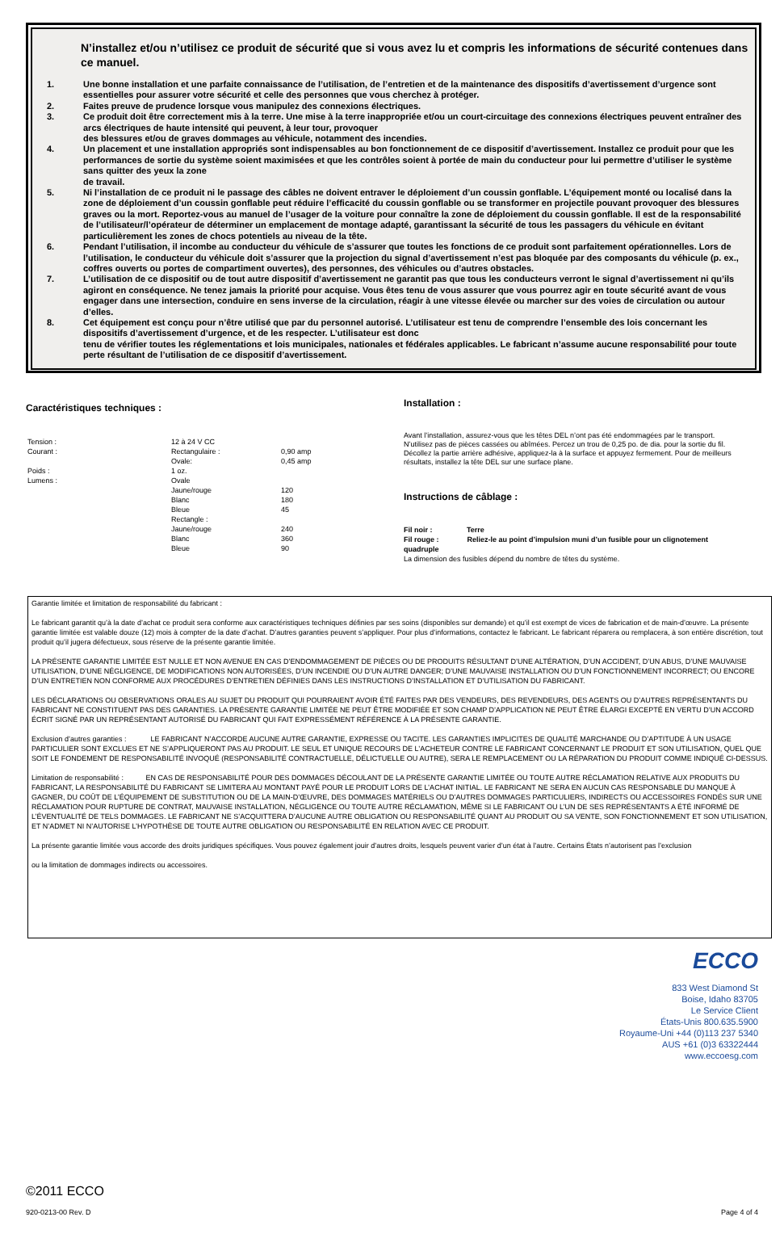N’installez et/ou n’utilisez ce produit de sécurité que si vous avez lu et compris les informations de sécurité contenues dans ce manuel.
1. Une bonne installation et une parfaite connaissance de l’utilisation, de l’entretien et de la maintenance des dispositifs d’avertissement d’urgence sont essentielles pour assurer votre sécurité et celle des personnes que vous cherchez à protéger.
2. Faites preuve de prudence lorsque vous manipulez des connexions électriques.
3. Ce produit doit être correctement mis à la terre. Une mise à la terre inappropriée et/ou un court-circuitage des connexions électriques peuvent entraîner des arcs électriques de haute intensité qui peuvent, à leur tour, provoquer
des blessures et/ou de graves dommages au véhicule, notamment des incendies.
4. Un placement et une installation appropriés sont indispensables au bon fonctionnement de ce dispositif d’avertissement. Installez ce produit pour que les performances de sortie du système soient maximisées et que les contrôles soient à portée de main du conducteur pour lui permettre d’utiliser le système sans quitter des yeux la zone
de travail.
5. Ni l’installation de ce produit ni le passage des câbles ne doivent entraver le déploiement d’un coussin gonflable. L’équipement monté ou localisé dans la zone de déploiement d’un coussin gonflable peut réduire l’efficacité du coussin gonflable ou se transformer en projectile pouvant provoquer des blessures graves ou la mort. Reportez-vous au manuel de l’usager de la voiture pour connaître la zone de déploiement du coussin gonflable. Il est de la responsabilité de l’utilisateur/l’opérateur de déterminer un emplacement de montage adapté, garantissant la sécurité de tous les passagers du véhicule en évitant particulièrement les zones de chocs potentiels au niveau de la tête.
6. Pendant l’utilisation, il incombe au conducteur du véhicule de s’assurer que toutes les fonctions de ce produit sont parfaitement opérationnelles. Lors de l’utilisation, le conducteur du véhicule doit s’assurer que la projection du signal d’avertissement n’est pas bloquée par des composants du véhicule (p. ex., coffres ouverts ou portes de compartiment ouvertes), des personnes, des véhicules ou d’autres obstacles.
7. L’utilisation de ce dispositif ou de tout autre dispositif d’avertissement ne garantit pas que tous les conducteurs verront le signal d’avertissement ni qu’ils agiront en conséquence. Ne tenez jamais la priorité pour acquise. Vous êtes tenu de vous assurer que vous pourrez agir en toute sécurité avant de vous engager dans une intersection, conduire en sens inverse de la circulation, réagir à une vitesse élevée ou marcher sur des voies de circulation ou autour d’elles.
8. Cet équipement est conçu pour n’être utilisé que par du personnel autorisé. L’utilisateur est tenu de comprendre l’ensemble des lois concernant les dispositifs d’avertissement d’urgence, et de les respecter. L’utilisateur est donc
tenu de vérifier toutes les réglementations et lois municipales, nationales et fédérales applicables. Le fabricant n’assume aucune responsabilité pour toute perte résultant de l’utilisation de ce dispositif d’avertissement.
Caractéristiques techniques :
| Tension : | 12 à 24 V CC | |
| Courant : | Rectangulaire : | 0,90 amp |
| | Ovale: | 0,45 amp |
| Poids : | 1 oz. | |
| Lumens : | Ovale | |
| | Jaune/rouge | 120 |
| | Blanc | 180 |
| | Bleue | 45 |
| | Rectangle : | |
| | Jaune/rouge | 240 |
| | Blanc | 360 |
| | Bleue | 90 |
Installation :
Avant l’installation, assurez-vous que les têtes DEL n’ont pas été endommagées par le transport. N’utilisez pas de pièces cassées ou abîmées. Percez un trou de 0,25 po. de dia. pour la sortie du fil. Décollez la partie arrière adhésive, appliquez-la à la surface et appuyez fermement. Pour de meilleurs résultats, installez la tête DEL sur une surface plane.
Instructions de câblage :
Fil noir : Terre
Fil rouge : Reliez-le au point d’impulsion muni d’un fusible pour un clignotement quadruple
La dimension des fusibles dépend du nombre de têtes du système.
Garantie limitée et limitation de responsabilité du fabricant :
Le fabricant garantit qu’à la date d’achat ce produit sera conforme aux caractéristiques techniques définies par ses soins (disponibles sur demande) et qu’il est exempt de vices de fabrication et de main-d’œuvre. La présente garantie limitée est valable douze (12) mois à compter de la date d’achat. D’autres garanties peuvent s’appliquer. Pour plus d’informations, contactez le fabricant. Le fabricant réparera ou remplacera, à son entière discrétion, tout produit qu’il jugera défectueux, sous réserve de la présente garantie limitée.
LA PRÉSENTE GARANTIE LIMITÉE EST NULLE ET NON AVENUE EN CAS D’ENDOMMAGEMENT DE PIÈCES OU DE PRODUITS RÉSULTANT D’UNE ALTÉRATION, D’UN ACCIDENT, D’UN ABUS, D’UNE MAUVAISE UTILISATION, D’UNE NÉGLIGENCE, DE MODIFICATIONS NON AUTORISÉES, D’UN INCENDIE OU D’UN AUTRE DANGER; D’UNE MAUVAISE INSTALLATION OU D’UN FONCTIONNEMENT INCORRECT; OU ENCORE D’UN ENTRETIEN NON CONFORME AUX PROCÉDURES D’ENTRETIEN DÉFINIES DANS LES INSTRUCTIONS D’INSTALLATION ET D’UTILISATION DU FABRICANT.
LES DÉCLARATIONS OU OBSERVATIONS ORALES AU SUJET DU PRODUIT QUI POURRAIENT AVOIR ÉTÉ FAITES PAR DES VENDEURS, DES REVENDEURS, DES AGENTS OU D’AUTRES REPRÉSENTANTS DU FABRICANT NE CONSTITUENT PAS DES GARANTIES. LA PRÉSENTE GARANTIE LIMITÉE NE PEUT ÊTRE MODIFIÉE ET SON CHAMP D’APPLICATION NE PEUT ÊTRE ÉLARGI EXCEPTÉ EN VERTU D’UN ACCORD ÉCRIT SIGNÉ PAR UN REPRÉSENTANT AUTORISÉ DU FABRICANT QUI FAIT EXPRESSÉMENT RÉFÉRENCE À LA PRÉSENTE GARANTIE.
Exclusion d’autres garanties : LE FABRICANT N’ACCORDE AUCUNE AUTRE GARANTIE, EXPRESSE OU TACITE. LES GARANTIES IMPLICITES DE QUALITÉ MARCHANDE OU D’APTITUDE À UN USAGE PARTICULIER SONT EXCLUES ET NE S’APPLIQUERONT PAS AU PRODUIT. LE SEUL ET UNIQUE RECOURS DE L’ACHETEUR CONTRE LE FABRICANT CONCERNANT LE PRODUIT ET SON UTILISATION, QUEL QUE SOIT LE FONDEMENT DE RESPONSABILITÉ INVOQUÉ (RESPONSABILITÉ CONTRACTUELLE, DÉLICTUELLE OU AUTRE), SERA LE REMPLACEMENT OU LA RÉPARATION DU PRODUIT COMME INDIQUÉ CI-DESSUS.
Limitation de responsabilité : EN CAS DE RESPONSABILITÉ POUR DES DOMMAGES DÉCOULANT DE LA PRÉSENTE GARANTIE LIMITÉE OU TOUTE AUTRE RÉCLAMATION RELATIVE AUX PRODUITS DU FABRICANT, LA RESPONSABILITÉ DU FABRICANT SE LIMITERA AU MONTANT PAYÉ POUR LE PRODUIT LORS DE L’ACHAT INITIAL. LE FABRICANT NE SERA EN AUCUN CAS RESPONSABLE DU MANQUE À GAGNER, DU COÛT DE L’ÉQUIPEMENT DE SUBSTITUTION OU DE LA MAIN-D’ŒUVRE, DES DOMMAGES MATÉRIELS OU D’AUTRES DOMMAGES PARTICULIERS, INDIRECTS OU ACCESSOIRES FONDÉS SUR UNE RÉCLAMATION POUR RUPTURE DE CONTRAT, MAUVAISE INSTALLATION, NÉGLIGENCE OU TOUTE AUTRE RÉCLAMATION, MÊME SI LE FABRICANT OU L’UN DE SES REPRÉSENTANTS A ÉTÉ INFORMÉ DE L’ÉVENTUALITÉ DE TELS DOMMAGES. LE FABRICANT NE S’ACQUITTERA D’AUCUNE AUTRE OBLIGATION OU RESPONSABILITÉ QUANT AU PRODUIT OU SA VENTE, SON FONCTIONNEMENT ET SON UTILISATION, ET N’ADMET NI N’AUTORISE L’HYPOTHÈSE DE TOUTE AUTRE OBLIGATION OU RESPONSABILITÉ EN RELATION AVEC CE PRODUIT.
La présente garantie limitée vous accorde des droits juridiques spécifiques. Vous pouvez également jouir d’autres droits, lesquels peuvent varier d’un état à l’autre. Certains États n’autorisent pas l’exclusion
ou la limitation de dommages indirects ou accessoires.
ECCO
833 West Diamond St
Boise, Idaho 83705
Le Service Client
États-Unis 800.635.5900
Royaume-Uni +44 (0)113 237 5340
AUS +61 (0)3 63322444
www.eccoesg.com
©2011 ECCO
920-0213-00 Rev. D Page 4 of 4